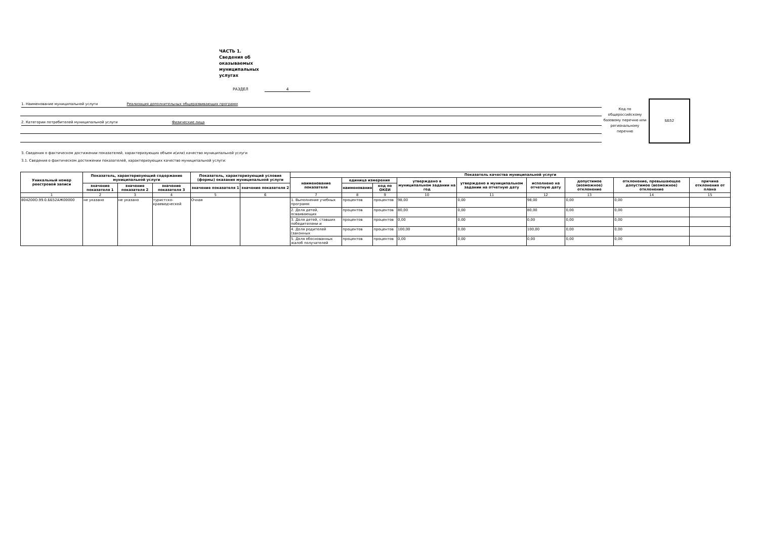ЧАСТЬ 1.
Сведения об
оказываемых
муниципальных
услугах
РАЗДЕЛ 4
1. Наименование муниципальной услуги Реализация дополнительных общеразвивающих программ
2. Категории потребителей муниципальной услуги Физические лица
Код по общероссийскому базовому перечню или региональному перечню
ББ52
3. Сведения о фактическом достижении показателей, характеризующих объем и(или) качество муниципальной услуги
3.1. Сведения о фактическом достижении показателей, характеризующих качество муниципальной услуги:
| Уникальный номер реестровой записи | Показатель, характеризующий содержание муниципальной услуги | | | Показатель, характеризующий условия (формы) оказания муниципальной услуги | | Показатель качества муниципальной услуги | | | | | | | | |
| --- | --- | --- | --- | --- | --- | --- | --- | --- | --- | --- | --- | --- | --- | --- |
| | | | | | | наименование показателя | единица измерения | | утверждено в муниципальном задании на год | утверждено в муниципальном задании на отчетную дату | исполнено на отчетную дату | допустимое (возможное) отклонение | отклонение, превышающее допустимое (возможное) отклонение | причина отклонения от плана |
| | значение показателя 1 | значение показателя 2 | значение показателя 3 | значение показателя 1 | значение показателя 2 | | наименование | код по ОКЕИ | | | | | | |
| 1 | 2 | 3 | 4 | 5 | 6 | 7 | 8 | 9 | 10 | 11 | 12 | 13 | 14 | 15 |
| 804200О.99.0.ББ52АЖ00000 | не указано | не указано | туристско-краеведческой | Очная | | 1. Выполнение учебных программ | процентов | процентов | 98,00 | 0,00 | 98,00 | 0,00 | 0,00 | |
| | | | | | | 2. Доля детей, осваивающих | процентов | процентов | 80,00 | 0,00 | 80,00 | 0,00 | 0,00 | |
| | | | | | | 3. Доля детей, ставших победителями и | процентов | процентов | 0,00 | 0,00 | 0,00 | 0,00 | 0,00 | |
| | | | | | | 4. Доля родителей (законных | процентов | процентов | 100,00 | 0,00 | 100,00 | 0,00 | 0,00 | |
| | | | | | | 5. Доля обоснованных жалоб получателей | процентов | процентов | 0,00 | 0,00 | 0,00 | 0,00 | 0,00 | |